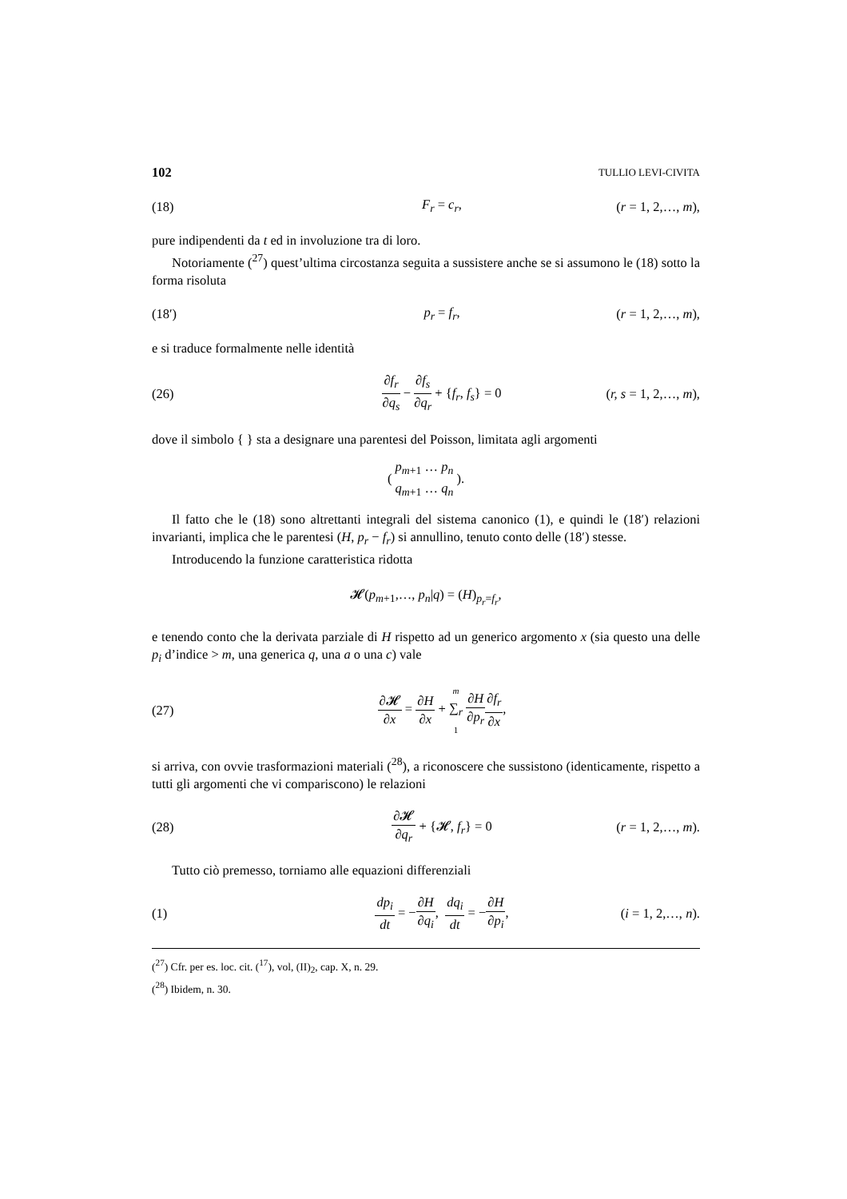102 TULLIO LEVI-CIVITA
(18) F<sub>r</sub> = c<sub>r</sub>, (r = 1, 2,…, m),
pure indipendenti da t ed in involuzione tra di loro.
Notoriamente (<sup>27</sup>) quest’ultima circostanza seguita a sussistere anche se si assumono le (18) sotto la forma risoluta
(18′) p<sub>r</sub> = f<sub>r</sub>, (r = 1, 2,…, m),
e si traduce formalmente nelle identità
(26) ∂f<sub>r</sub> ∂q<sub>s</sub> − ∂f<sub>s</sub> ∂q<sub>r</sub> + {f<sub>r</sub>, f<sub>s</sub>} = 0 (r, s = 1, 2,…, m),
dove il simbolo { } sta a designare una parentesi del Poisson, limitata agli argomenti
( p<sub>m+1</sub> … p<sub>n</sub> q<sub>m+1</sub> … q<sub>n</sub> ).
Il fatto che le (18) sono altrettanti integrali del sistema canonico (1), e quindi le (18′) relazioni invarianti, implica che le parentesi (H, p<sub>r</sub> − f<sub>r</sub>) si annullino, tenuto conto delle (18′) stesse.
Introducendo la funzione caratteristica ridotta
𝓗(p<sub>m+1</sub>,…, p<sub>n</sub>|q) = (H)<sub>p<sub>r</sub>=f<sub>r</sub></sub>,
e tenendo conto che la derivata parziale di H rispetto ad un generico argomento x (sia questo una delle p<sub>i</sub> d’indice > m, una generica q, una a o una c) vale
(27) ∂𝓗 ∂x = ∂H ∂x + m ∑<sub>r</sub> 1 ∂H ∂p<sub>r</sub>∂f<sub>r</sub> ∂x,
si arriva, con ovvie trasformazioni materiali (<sup>28</sup>), a riconoscere che sussistono (identicamente, rispetto a tutti gli argomenti che vi compariscono) le relazioni
(28) ∂𝓗 ∂q<sub>r</sub> + {𝓗, f<sub>r</sub>} = 0 (r = 1, 2,…, m).
Tutto ciò premesso, torniamo alle equazioni differenziali
(1) dp<sub>i</sub> dt = −∂H ∂q<sub>i</sub>, dq<sub>i</sub> dt = −∂H ∂p<sub>i</sub>, (i = 1, 2,…, n).
(<sup>27</sup>) Cfr. per es. loc. cit. (<sup>17</sup>), vol, (II)<sub>2</sub>, cap. X, n. 29.
(<sup>28</sup>) Ibidem, n. 30.